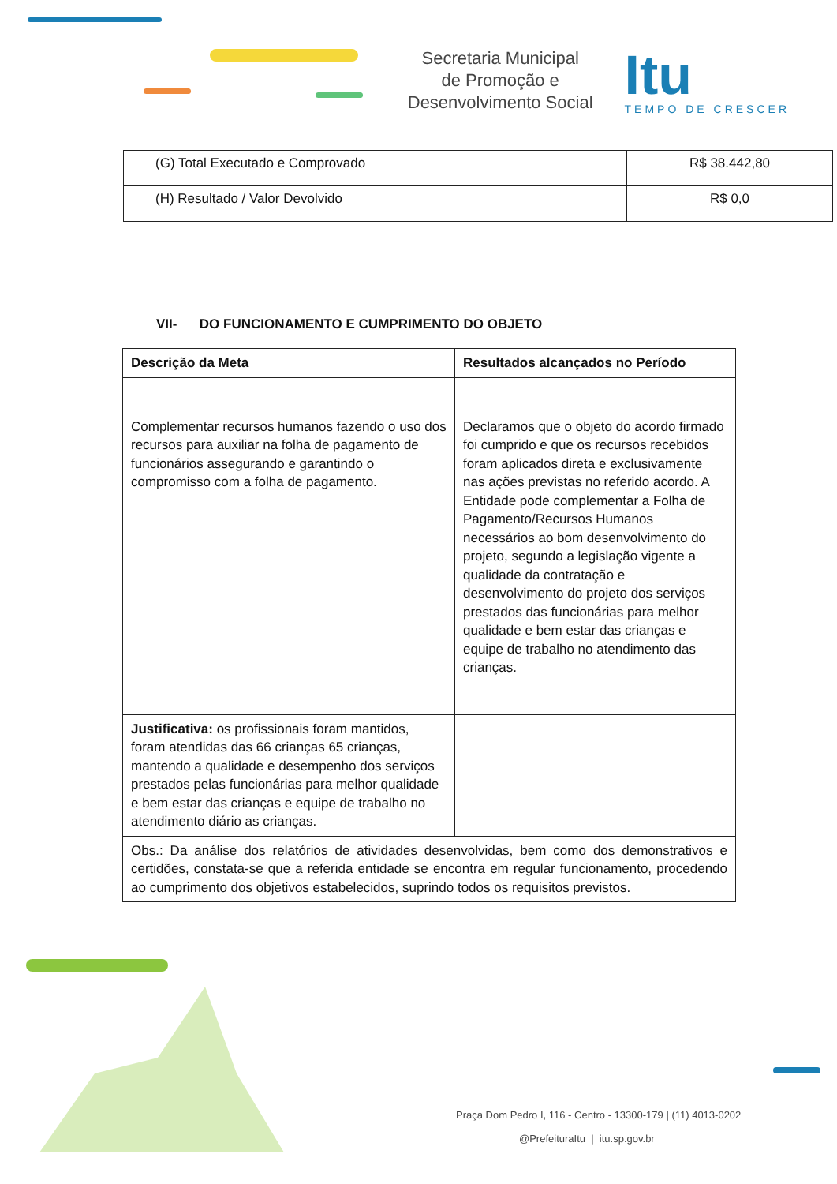Secretaria Municipal
de Promoção e
Desenvolvimento Social
Itu
TEMPO DE CRESCER
| (G) Total Executado e Comprovado | R$ 38.442,80 |
| (H) Resultado / Valor Devolvido | R$ 0,0 |
VII- DO FUNCIONAMENTO E CUMPRIMENTO DO OBJETO
| Descrição da Meta | Resultados alcançados no Período |
| --- | --- |
| Complementar recursos humanos fazendo o uso dos recursos para auxiliar na folha de pagamento de funcionários assegurando e garantindo o compromisso com a folha de pagamento. | Declaramos que o objeto do acordo firmado foi cumprido e que os recursos recebidos foram aplicados direta e exclusivamente nas ações previstas no referido acordo. A Entidade pode complementar a Folha de Pagamento/Recursos Humanos necessários ao bom desenvolvimento do projeto, segundo a legislação vigente a qualidade da contratação e desenvolvimento do projeto dos serviços prestados das funcionárias para melhor qualidade e bem estar das crianças e equipe de trabalho no atendimento das crianças. |
| Justificativa: os profissionais foram mantidos, foram atendidas das 66 crianças 65 crianças, mantendo a qualidade e desempenho dos serviços prestados pelas funcionárias para melhor qualidade e bem estar das crianças e equipe de trabalho no atendimento diário as crianças. | |
| Obs.: Da análise dos relatórios de atividades desenvolvidas, bem como dos demonstrativos e certidões, constata-se que a referida entidade se encontra em regular funcionamento, procedendo ao cumprimento dos objetivos estabelecidos, suprindo todos os requisitos previstos. | |
Praça Dom Pedro I, 116 - Centro - 13300-179 | (11) 4013-0202
@PrefeituraItu | itu.sp.gov.br